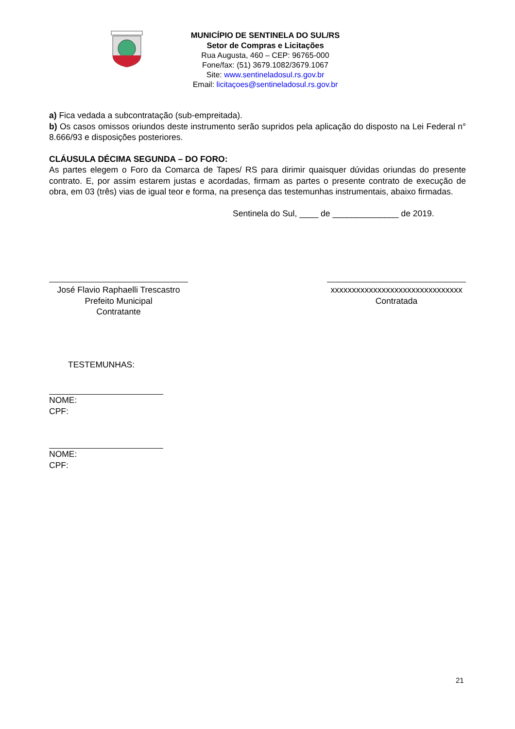MUNICÍPIO DE SENTINELA DO SUL/RS
Setor de Compras e Licitações
Rua Augusta, 460 – CEP: 96765-000
Fone/fax: (51) 3679.1082/3679.1067
Site: www.sentineladosul.rs.gov.br
Email: licitaçoes@sentineladosul.rs.gov.br
a) Fica vedada a subcontratação (sub-empreitada).
b) Os casos omissos oriundos deste instrumento serão supridos pela aplicação do disposto na Lei Federal n° 8.666/93 e disposições posteriores.
CLÁUSULA DÉCIMA SEGUNDA – DO FORO:
As partes elegem o Foro da Comarca de Tapes/ RS para dirimir quaisquer dúvidas oriundas do presente contrato. E, por assim estarem justas e acordadas, firmam as partes o presente contrato de execução de obra, em 03 (três) vias de igual teor e forma, na presença das testemunhas instrumentais, abaixo firmadas.
Sentinela do Sul, ____ de ______________ de 2019.
José Flavio Raphaelli Trescastro
Prefeito Municipal
Contratante
xxxxxxxxxxxxxxxxxxxxxxxxxxxxxxx
Contratada
TESTEMUNHAS:
NOME:
CPF:
NOME:
CPF:
21